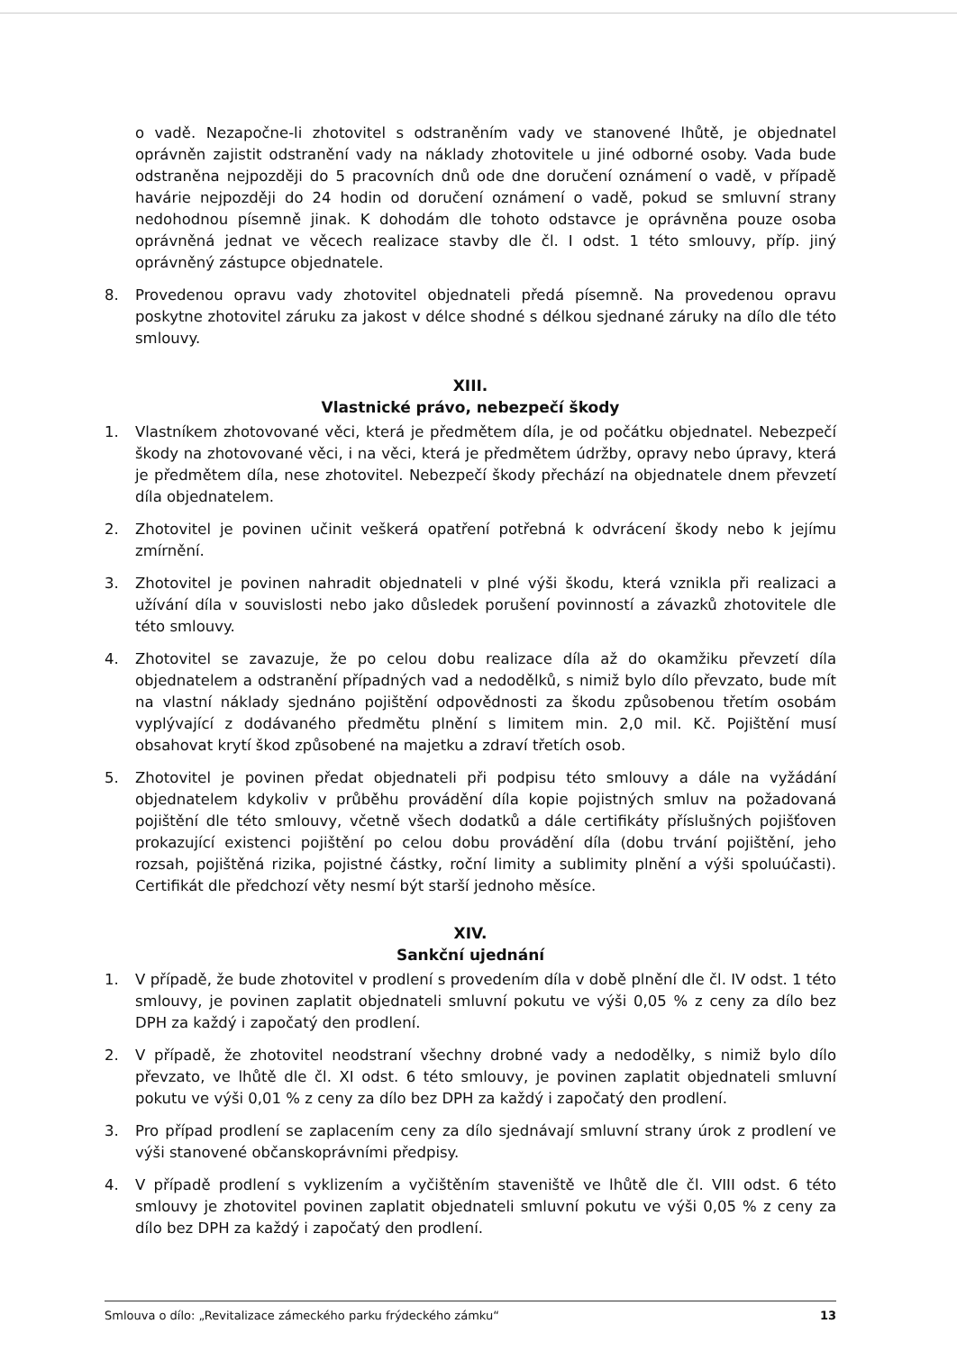o vadě. Nezapočne-li zhotovitel s odstraněním vady ve stanovené lhůtě, je objednatel oprávněn zajistit odstranění vady na náklady zhotovitele u jiné odborné osoby. Vada bude odstraněna nejpozději do 5 pracovních dnů ode dne doručení oznámení o vadě, v případě havárie nejpozději do 24 hodin od doručení oznámení o vadě, pokud se smluvní strany nedohodnou písemně jinak. K dohodám dle tohoto odstavce je oprávněna pouze osoba oprávněná jednat ve věcech realizace stavby dle čl. I odst. 1 této smlouvy, příp. jiný oprávněný zástupce objednatele.
8. Provedenou opravu vady zhotovitel objednateli předá písemně. Na provedenou opravu poskytne zhotovitel záruku za jakost v délce shodné s délkou sjednané záruky na dílo dle této smlouvy.
XIII.
Vlastnické právo, nebezpečí škody
1. Vlastníkem zhotovované věci, která je předmětem díla, je od počátku objednatel. Nebezpečí škody na zhotovované věci, i na věci, která je předmětem údržby, opravy nebo úpravy, která je předmětem díla, nese zhotovitel. Nebezpečí škody přechází na objednatele dnem převzetí díla objednatelem.
2. Zhotovitel je povinen učinit veškerá opatření potřebná k odvrácení škody nebo k jejímu zmírnění.
3. Zhotovitel je povinen nahradit objednateli v plné výši škodu, která vznikla při realizaci a užívání díla v souvislosti nebo jako důsledek porušení povinností a závazků zhotovitele dle této smlouvy.
4. Zhotovitel se zavazuje, že po celou dobu realizace díla až do okamžiku převzetí díla objednatelem a odstranění případných vad a nedodělků, s nimiž bylo dílo převzato, bude mít na vlastní náklady sjednáno pojištění odpovědnosti za škodu způsobenou třetím osobám vyplývající z dodávaného předmětu plnění s limitem min. 2,0 mil. Kč. Pojištění musí obsahovat krytí škod způsobené na majetku a zdraví třetích osob.
5. Zhotovitel je povinen předat objednateli při podpisu této smlouvy a dále na vyžádání objednatelem kdykoliv v průběhu provádění díla kopie pojistných smluv na požadovaná pojištění dle této smlouvy, včetně všech dodatků a dále certifikáty příslušných pojišťoven prokazující existenci pojištění po celou dobu provádění díla (dobu trvání pojištění, jeho rozsah, pojištěná rizika, pojistné částky, roční limity a sublimity plnění a výši spoluúčasti). Certifikát dle předchozí věty nesmí být starší jednoho měsíce.
XIV.
Sankční ujednání
1. V případě, že bude zhotovitel v prodlení s provedením díla v době plnění dle čl. IV odst. 1 této smlouvy, je povinen zaplatit objednateli smluvní pokutu ve výši 0,05 % z ceny za dílo bez DPH za každý i započatý den prodlení.
2. V případě, že zhotovitel neodstraní všechny drobné vady a nedodělky, s nimiž bylo dílo převzato, ve lhůtě dle čl. XI odst. 6 této smlouvy, je povinen zaplatit objednateli smluvní pokutu ve výši 0,01 % z ceny za dílo bez DPH za každý i započatý den prodlení.
3. Pro případ prodlení se zaplacením ceny za dílo sjednávají smluvní strany úrok z prodlení ve výši stanovené občanskoprávními předpisy.
4. V případě prodlení s vyklizením a vyčištěním staveniště ve lhůtě dle čl. VIII odst. 6 této smlouvy je zhotovitel povinen zaplatit objednateli smluvní pokutu ve výši 0,05 % z ceny za dílo bez DPH za každý i započatý den prodlení.
Smlouva o dílo: „Revitalizace zámeckého parku frýdeckého zámku“ 13